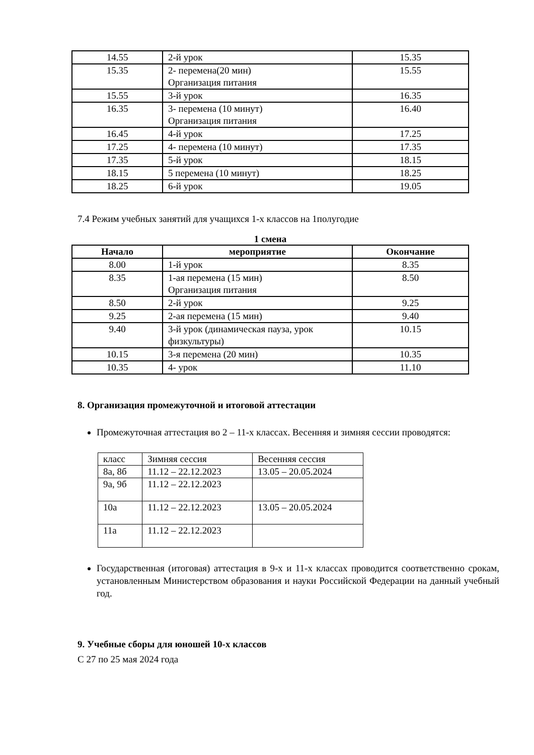| 14.55 | 2-й урок | 15.35 |
| 15.35 | 2- перемена(20 мин) Организация питания | 15.55 |
| 15.55 | 3-й урок | 16.35 |
| 16.35 | 3- перемена (10 минут) Организация питания | 16.40 |
| 16.45 | 4-й урок | 17.25 |
| 17.25 | 4- перемена (10 минут) | 17.35 |
| 17.35 | 5-й урок | 18.15 |
| 18.15 | 5 перемена (10 минут) | 18.25 |
| 18.25 | 6-й урок | 19.05 |
7.4 Режим учебных занятий для учащихся 1-х классов на 1полугодие
1 смена
| Начало | мероприятие | Окончание |
| --- | --- | --- |
| 8.00 | 1-й урок | 8.35 |
| 8.35 | 1-ая перемена (15 мин) Организация питания | 8.50 |
| 8.50 | 2-й урок | 9.25 |
| 9.25 | 2-ая перемена (15 мин) | 9.40 |
| 9.40 | 3-й урок (динамическая пауза, урок физкультуры) | 10.15 |
| 10.15 | 3-я перемена (20 мин) | 10.35 |
| 10.35 | 4- урок | 11.10 |
8. Организация промежуточной и итоговой аттестации
Промежуточная аттестация во 2 – 11-х классах. Весенняя и зимняя сессии проводятся:
| класс | Зимняя сессия | Весенняя сессия |
| 8а, 8б | 11.12 – 22.12.2023 | 13.05 – 20.05.2024 |
| 9а, 9б | 11.12 – 22.12.2023 | |
| 10а | 11.12 – 22.12.2023 | 13.05 – 20.05.2024 |
| 11а | 11.12 – 22.12.2023 | |
Государственная (итоговая) аттестация в 9-х и 11-х классах проводится соответственно срокам, установленным Министерством образования и науки Российской Федерации на данный учебный год.
9. Учебные сборы для юношей 10-х классов
С 27 по 25 мая 2024 года